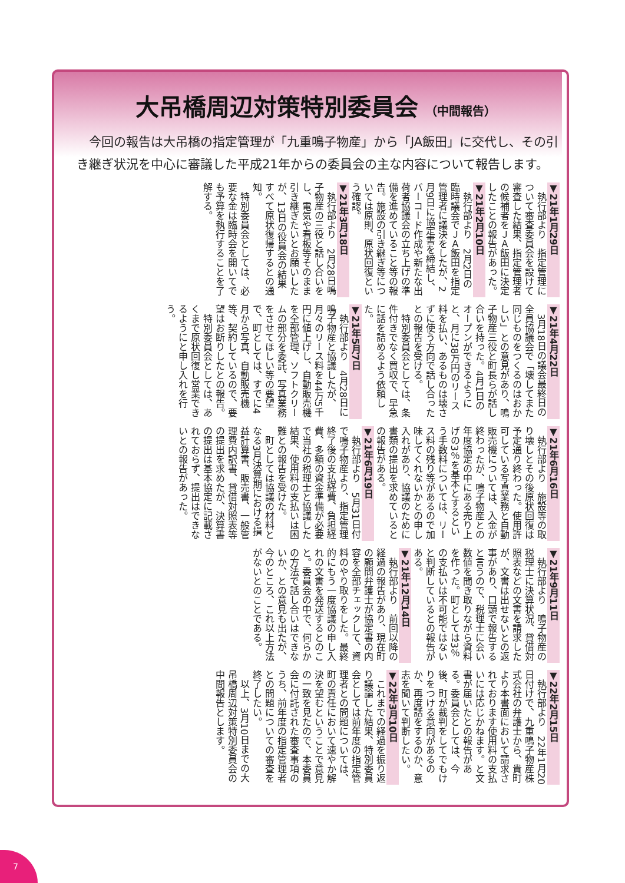大吊橋周辺対策特別委員会 （中間報告）
　今回の報告は大吊橋の指定管理が「九重鳴子物産」から「JA飯田」に交代し、その引き継ぎ状況を中心に審議した平成21年からの委員会の主な内容について報告します。
▼21年1月29日
執行部より　指定管理について審査委員会を設けて審査した結果、指定管理者の候補者をＪＡ飯田に決定したことの報告があった。
▼21年2月10日
執行部より　2月2日の臨時議会でＪＡ飯田を指定管理者に議決をしたが、2月9日に協定書を締結し、バーコード作成や新たな出荷者協議会の立ち上げの準備を進めていること等の報告。施設の引き継ぎ等については原則、原状回復という確認。
▼21年3月18日
執行部より　2月28日鳴子物産の三役と話し合いをし、電気や看板等そのまま引き継ぎたいとお願いしたが、13日の役員会の結果すべて原状復帰するとの通知。
特別委員会としては、必要な金は臨時会を開いてでも予算を執行することを了解する。
▼21年4月22日
3月18日の議会最終日の全員協議会で「壊してまた同じものをつくるのはおかしい」との意見があり、鳴子物産三役と町長らが話し合いを持った。4月1日のオープンができるようにと、月に38万円のリース料を払い、あるものは壊さずに使う方向で話し合ったとの報告を受ける。
特別委員会としては、条件付きでなく買収で、早急に話を詰めるよう依頼した。
▼21年5月7日
執行部より　4月28日に鳴子物産と協議したが、月々のリース料を44万5千円に値上げし、自動販売機を全部管理、ソフトクリームの部分を委託、写真業務をさせてほしい等の要望で、町としては、すでに4月から写真、自動販売機等、契約しているので、要望はお断りしたとの報告。
特別委員会としては、あくまで原状回復し営業できるようにと申し入れを行う。
▼21年6月16日
執行部より　施設等の取り壊しとその後原状回復は予定通り終わった。使用許可している写真業務と自動販売機については、入金が終わったが、鳴子物産との年度協定の中にある売り上げの3％を基本とするという手数料については、リース料の残り等があるので加味してくれないかとの申し入れがあり、協議のために書類の提出を求めているとの報告がある。
▼21年6月19日
執行部より　5月31日付で鳴子物産より、指定管理終了後の支払経費、負担経費、多額の資金準備が必要で当社の税理士と協議した結果、使用料の支払いは困難との報告を受けた。
町としては協議の材料となる3月決算期における損益計算書、販売書、一般管理費内訳書、貸借対照表等の提出を求めたが、決算書の提出は基本協定に記載されておらず、提出はできないとの報告があった。
▼21年9月11日
執行部より　鳴子物産の税理士に決算状況、貸借対照表などの文書を請求したが、文書は出せないとの返事があり、口頭で報告すると言うので、税理士に会い数値を聞き取りながら資料を作った。町としては3％の支払いは不可能ではないと判断しているとの報告がある。
▼21年12月14日
執行部より　前回以降の経過の報告があり、現在町の顧問弁護士が協定書の内容を全部チェックして、資料のやり取りをした。最終的にもう一度協議の申し入れの文書を発送するとのこと。委員会の中で、何らかの方法で話し合いはできないか、との意見も出たが、今のところ、これ以上方法がないとのことである。
▼22年2月15日
執行部より　22年1月20日付けで、九重鳴子物産株式会社の弁護士から、貴町より本書面において請求されております使用料の支払いには応じかねます。と文書が届いたとの報告がある。委員会としては、今後、町が裁判をしてでもけりをつける意向があるのか、再度話をするのか、意志を聞いて判断したい。
▼22年3月10日
これまでの経過を振り返り議論した結果、特別委員会としては前年度の指定管理者との問題については、町の責任において速やか解決を望むということで意見の一致を見たので、本委員会に付託された審査事項のうち、前年度の指定管理者との問題についての審査を終了したい。
以上、3月10日までの大吊橋周辺対策特別委員会の中間報告とします。
7